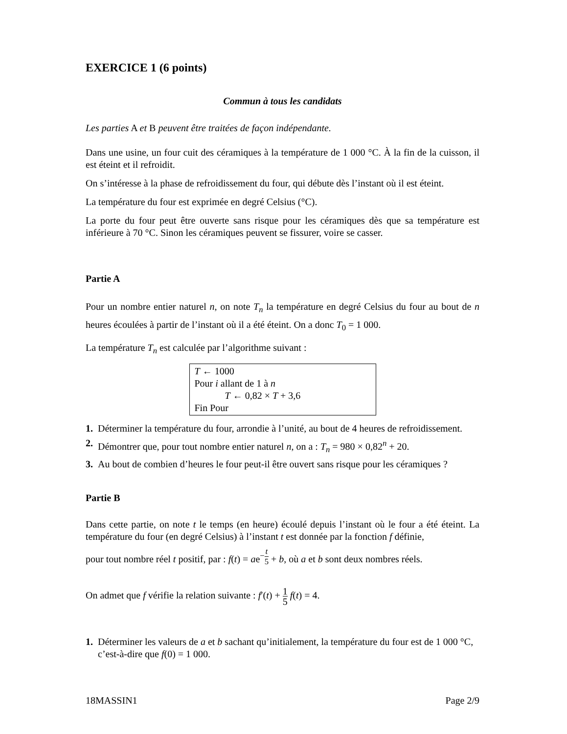EXERCICE 1 (6 points)
Commun à tous les candidats
Les parties A et B peuvent être traitées de façon indépendante.
Dans une usine, un four cuit des céramiques à la température de 1 000 °C. À la fin de la cuisson, il est éteint et il refroidit.
On s’intéresse à la phase de refroidissement du four, qui débute dès l’instant où il est éteint.
La température du four est exprimée en degré Celsius (°C).
La porte du four peut être ouverte sans risque pour les céramiques dès que sa température est inférieure à 70 °C. Sinon les céramiques peuvent se fissurer, voire se casser.
Partie A
Pour un nombre entier naturel n, on note T<sub>n</sub> la température en degré Celsius du four au bout de n heures écoulées à partir de l’instant où il a été éteint. On a donc T<sub>0</sub> = 1 000.
La température T<sub>n</sub> est calculée par l’algorithme suivant :
T ← 1000
Pour i allant de 1 à n
T ← 0,82 × T + 3,6
Fin Pour
1. Déterminer la température du four, arrondie à l’unité, au bout de 4 heures de refroidissement.
2. Démontrer que, pour tout nombre entier naturel n, on a : T<sub>n</sub> = 980 × 0,82<sup>n</sup> + 20.
3. Au bout de combien d’heures le four peut-il être ouvert sans risque pour les céramiques ?
Partie B
Dans cette partie, on note t le temps (en heure) écoulé depuis l’instant où le four a été éteint. La température du four (en degré Celsius) à l’instant t est donnée par la fonction f définie,
pour tout nombre réel t positif, par : f(t) = ae<sup>−t 5</sup> + b, où a et b sont deux nombres réels.
On admet que f vérifie la relation suivante : f′(t) + 1 5 f(t) = 4.
1. Déterminer les valeurs de a et b sachant qu’initialement, la température du four est de 1 000 °C, c’est-à-dire que f(0) = 1 000.
18MASSIN1 Page 2/9